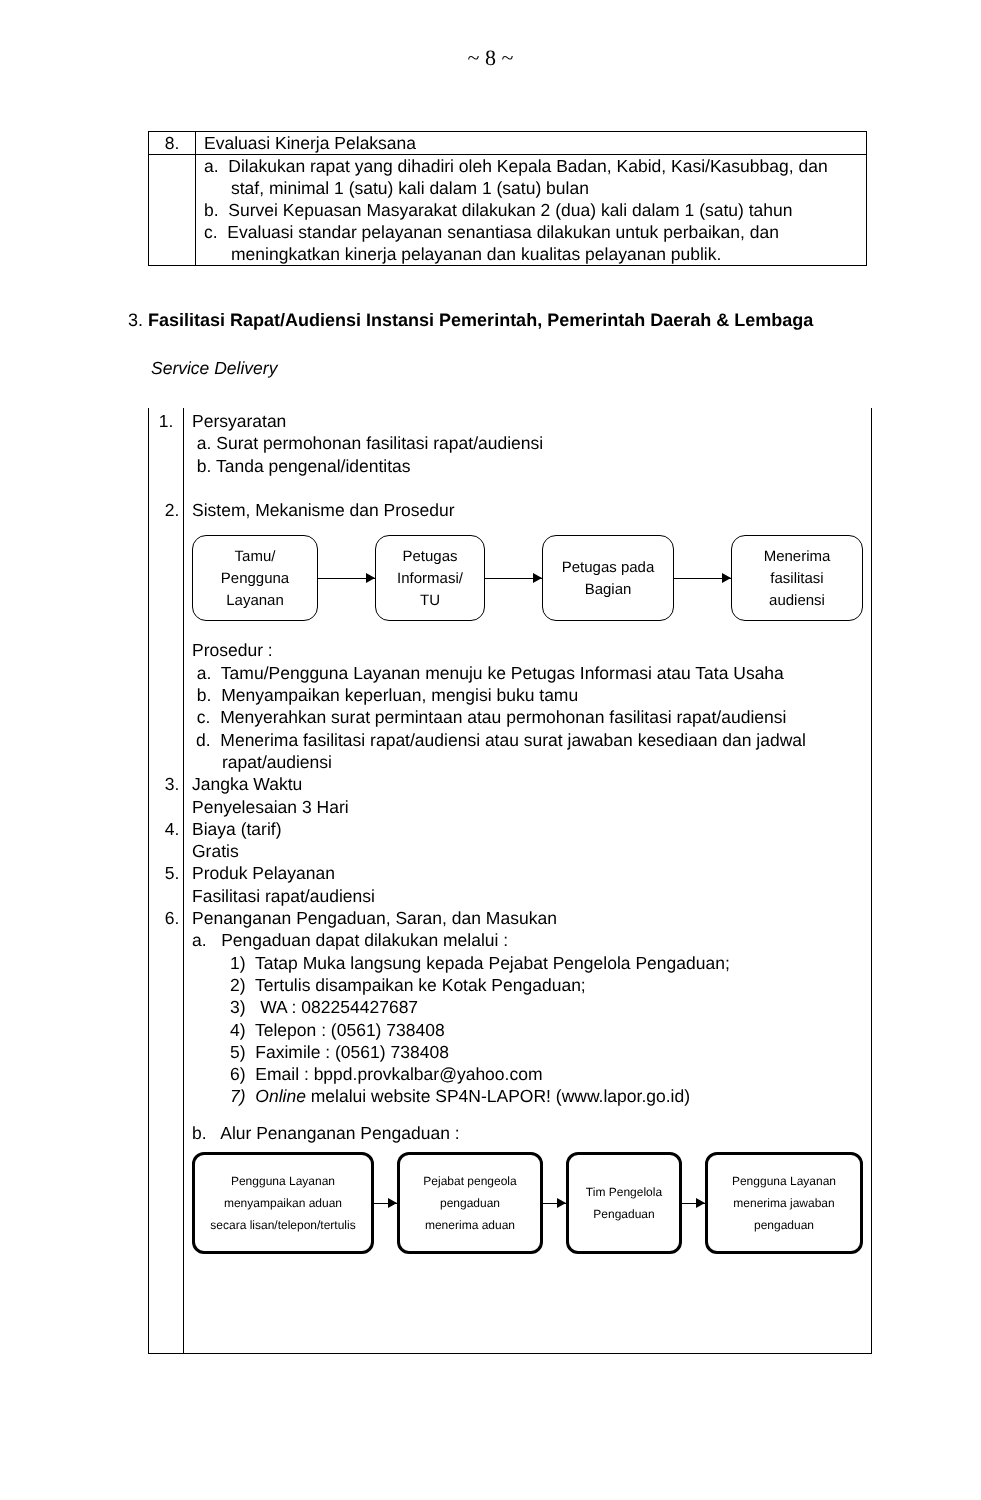~ 8 ~
| 8. | Evaluasi Kinerja Pelaksana |
| | a. Dilakukan rapat yang dihadiri oleh Kepala Badan, Kabid, Kasi/Kasubbag, dan staf, minimal 1 (satu) kali dalam 1 (satu) bulan b. Survei Kepuasan Masyarakat dilakukan 2 (dua) kali dalam 1 (satu) tahun c. Evaluasi standar pelayanan senantiasa dilakukan untuk perbaikan, dan meningkatkan kinerja pelayanan dan kualitas pelayanan publik. |
3. Fasilitasi Rapat/Audiensi Instansi Pemerintah, Pemerintah Daerah & Lembaga
Service Delivery
| 1. | Persyaratan a. Surat permohonan fasilitasi rapat/audiensi b. Tanda pengenal/identitas 2. Sistem, Mekanisme dan Prosedur Tamu/ Pengguna Layanan Petugas Informasi/ TU Petugas pada Bagian Menerima fasilitasi audiensi Prosedur : a. Tamu/Pengguna Layanan menuju ke Petugas Informasi atau Tata Usaha b. Menyampaikan keperluan, mengisi buku tamu c. Menyerahkan surat permintaan atau permohonan fasilitasi rapat/audiensi d. Menerima fasilitasi rapat/audiensi atau surat jawaban kesediaan dan jadwal rapat/audiensi 3. Jangka Waktu Penyelesaian 3 Hari 4. Biaya (tarif) Gratis 5. Produk Pelayanan Fasilitasi rapat/audiensi 6. Penanganan Pengaduan, Saran, dan Masukan a. Pengaduan dapat dilakukan melalui : 1) Tatap Muka langsung kepada Pejabat Pengelola Pengaduan; 2) Tertulis disampaikan ke Kotak Pengaduan; 3) WA : 082254427687 4) Telepon : (0561) 738408 5) Faximile : (0561) 738408 6) Email : bppd.provkalbar@yahoo.com 7) Online melalui website SP4N-LAPOR! (www.lapor.go.id) b. Alur Penanganan Pengaduan : Pengguna Layanan menyampaikan aduan secara lisan/telepon/tertulis Pejabat pengeola pengaduan menerima aduan Tim Pengelola Pengaduan Pengguna Layanan menerima jawaban pengaduan |